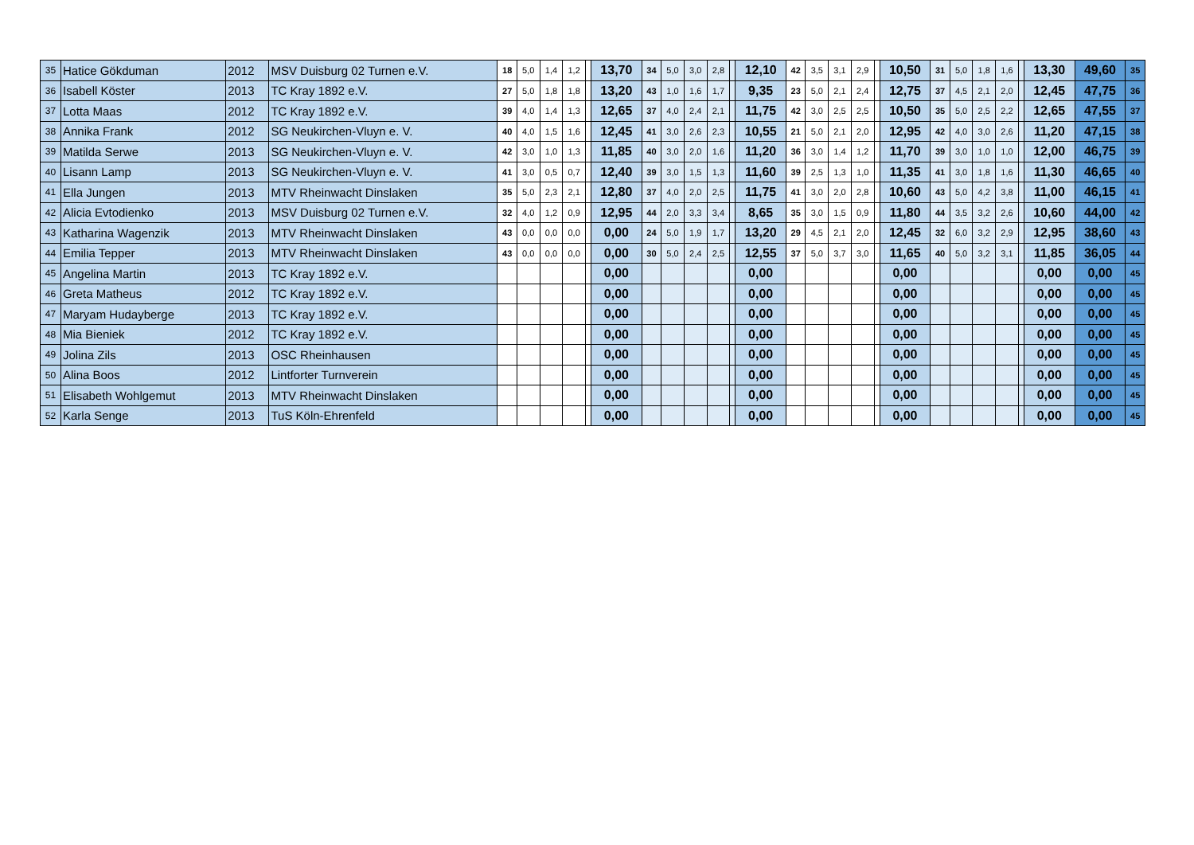| 35 | Hatice Gökduman | 2012 | MSV Duisburg 02 Turnen e.V. | 18 | 5,0 | 1,4 | 1,2 | | 13,70 | 34 | 5,0 | 3,0 | 2,8 | | 12,10 | 42 | 3,5 | 3,1 | 2,9 | | 10,50 | 31 | 5,0 | 1,8 | 1,6 | | 13,30 | 49,60 | 35 |
| 36 | Isabell Köster | 2013 | TC Kray 1892 e.V. | 27 | 5,0 | 1,8 | 1,8 | | 13,20 | 43 | 1,0 | 1,6 | 1,7 | | 9,35 | 23 | 5,0 | 2,1 | 2,4 | | 12,75 | 37 | 4,5 | 2,1 | 2,0 | | 12,45 | 47,75 | 36 |
| 37 | Lotta Maas | 2012 | TC Kray 1892 e.V. | 39 | 4,0 | 1,4 | 1,3 | | 12,65 | 37 | 4,0 | 2,4 | 2,1 | | 11,75 | 42 | 3,0 | 2,5 | 2,5 | | 10,50 | 35 | 5,0 | 2,5 | 2,2 | | 12,65 | 47,55 | 37 |
| 38 | Annika Frank | 2012 | SG Neukirchen-Vluyn e. V. | 40 | 4,0 | 1,5 | 1,6 | | 12,45 | 41 | 3,0 | 2,6 | 2,3 | | 10,55 | 21 | 5,0 | 2,1 | 2,0 | | 12,95 | 42 | 4,0 | 3,0 | 2,6 | | 11,20 | 47,15 | 38 |
| 39 | Matilda Serwe | 2013 | SG Neukirchen-Vluyn e. V. | 42 | 3,0 | 1,0 | 1,3 | | 11,85 | 40 | 3,0 | 2,0 | 1,6 | | 11,20 | 36 | 3,0 | 1,4 | 1,2 | | 11,70 | 39 | 3,0 | 1,0 | 1,0 | | 12,00 | 46,75 | 39 |
| 40 | Lisann Lamp | 2013 | SG Neukirchen-Vluyn e. V. | 41 | 3,0 | 0,5 | 0,7 | | 12,40 | 39 | 3,0 | 1,5 | 1,3 | | 11,60 | 39 | 2,5 | 1,3 | 1,0 | | 11,35 | 41 | 3,0 | 1,8 | 1,6 | | 11,30 | 46,65 | 40 |
| 41 | Ella Jungen | 2013 | MTV Rheinwacht Dinslaken | 35 | 5,0 | 2,3 | 2,1 | | 12,80 | 37 | 4,0 | 2,0 | 2,5 | | 11,75 | 41 | 3,0 | 2,0 | 2,8 | | 10,60 | 43 | 5,0 | 4,2 | 3,8 | | 11,00 | 46,15 | 41 |
| 42 | Alicia Evtodienko | 2013 | MSV Duisburg 02 Turnen e.V. | 32 | 4,0 | 1,2 | 0,9 | | 12,95 | 44 | 2,0 | 3,3 | 3,4 | | 8,65 | 35 | 3,0 | 1,5 | 0,9 | | 11,80 | 44 | 3,5 | 3,2 | 2,6 | | 10,60 | 44,00 | 42 |
| 43 | Katharina Wagenzik | 2013 | MTV Rheinwacht Dinslaken | 43 | 0,0 | 0,0 | 0,0 | | 0,00 | 24 | 5,0 | 1,9 | 1,7 | | 13,20 | 29 | 4,5 | 2,1 | 2,0 | | 12,45 | 32 | 6,0 | 3,2 | 2,9 | | 12,95 | 38,60 | 43 |
| 44 | Emilia Tepper | 2013 | MTV Rheinwacht Dinslaken | 43 | 0,0 | 0,0 | 0,0 | | 0,00 | 30 | 5,0 | 2,4 | 2,5 | | 12,55 | 37 | 5,0 | 3,7 | 3,0 | | 11,65 | 40 | 5,0 | 3,2 | 3,1 | | 11,85 | 36,05 | 44 |
| 45 | Angelina Martin | 2013 | TC Kray 1892 e.V. | | | | | | 0,00 | | | | | | 0,00 | | | | | | 0,00 | | | | | | 0,00 | 0,00 | 45 |
| 46 | Greta Matheus | 2012 | TC Kray 1892 e.V. | | | | | | 0,00 | | | | | | 0,00 | | | | | | 0,00 | | | | | | 0,00 | 0,00 | 45 |
| 47 | Maryam Hudayberge | 2013 | TC Kray 1892 e.V. | | | | | | 0,00 | | | | | | 0,00 | | | | | | 0,00 | | | | | | 0,00 | 0,00 | 45 |
| 48 | Mia Bieniek | 2012 | TC Kray 1892 e.V. | | | | | | 0,00 | | | | | | 0,00 | | | | | | 0,00 | | | | | | 0,00 | 0,00 | 45 |
| 49 | Jolina Zils | 2013 | OSC Rheinhausen | | | | | | 0,00 | | | | | | 0,00 | | | | | | 0,00 | | | | | | 0,00 | 0,00 | 45 |
| 50 | Alina Boos | 2012 | Lintforter Turnverein | | | | | | 0,00 | | | | | | 0,00 | | | | | | 0,00 | | | | | | 0,00 | 0,00 | 45 |
| 51 | Elisabeth Wohlgemut | 2013 | MTV Rheinwacht Dinslaken | | | | | | 0,00 | | | | | | 0,00 | | | | | | 0,00 | | | | | | 0,00 | 0,00 | 45 |
| 52 | Karla Senge | 2013 | TuS Köln-Ehrenfeld | | | | | | 0,00 | | | | | | 0,00 | | | | | | 0,00 | | | | | | 0,00 | 0,00 | 45 |